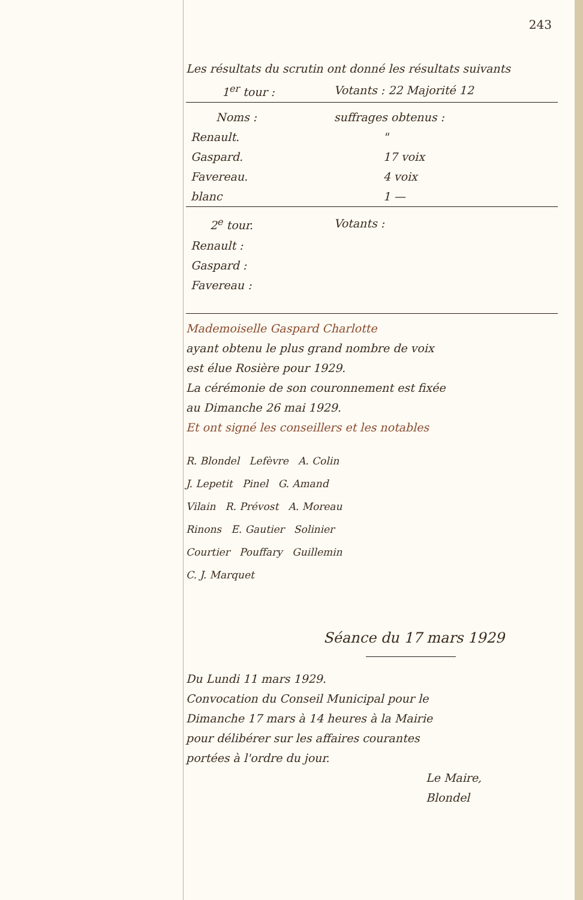243
Les résultats du scrutin ont donné les résultats suivants
| 1<sup>er</sup> tour : | Votants : 22 Majorité 12 |
| Noms : | suffrages obtenus : |
| Renault. | " |
| Gaspard. | 17 voix |
| Favereau. | 4 voix |
| blanc | 1 — |
| 2<sup>e</sup> tour. | Votants : |
| Renault : | |
| Gaspard : | |
| Favereau : | |
Mademoiselle Gaspard Charlotte
ayant obtenu le plus grand nombre de voix
est élue Rosière pour 1929.
La cérémonie de son couronnement est fixée
au Dimanche 26 mai 1929.
Et ont signé les conseillers et les notables
R. Blondel Lefèvre A. Colin
J. Lepetit Pinel G. Amand
Vilain R. Prévost A. Moreau
Rinons E. Gautier Solinier
Courtier Pouffary Guillemin
C. J. Marquet
Séance du 17 mars 1929
Du Lundi 11 mars 1929.
Convocation du Conseil Municipal pour le
Dimanche 17 mars à 14 heures à la Mairie
pour délibérer sur les affaires courantes
portées à l'ordre du jour.
Le Maire,
Blondel